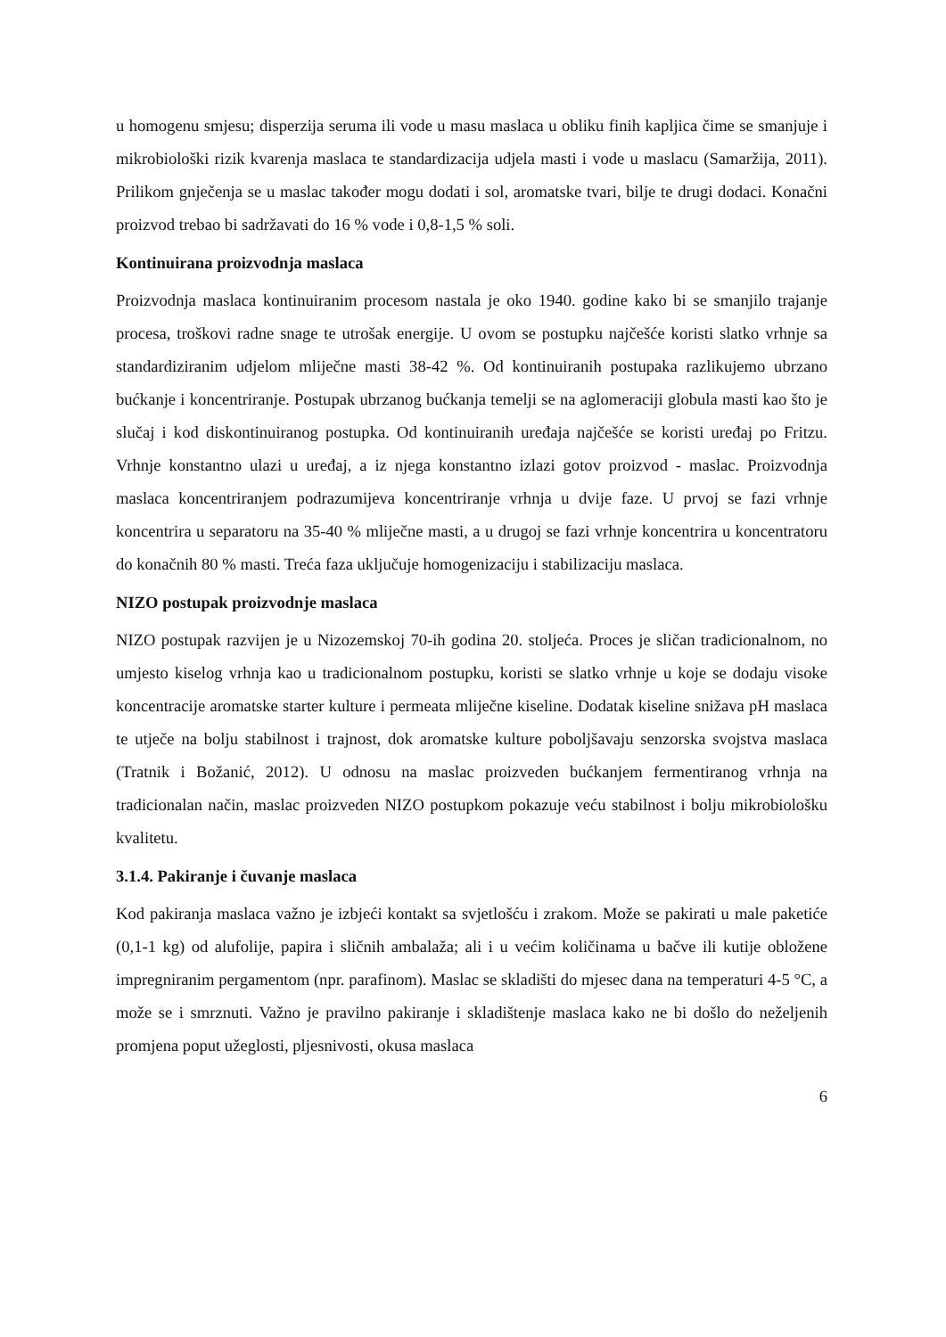u homogenu smjesu; disperzija seruma ili vode u masu maslaca u obliku finih kapljica čime se smanjuje i mikrobiološki rizik kvarenja maslaca te standardizacija udjela masti i vode u maslacu (Samaržija, 2011). Prilikom gnječenja se u maslac također mogu dodati i sol, aromatske tvari, bilje te drugi dodaci. Konačni proizvod trebao bi sadržavati do 16 % vode i 0,8-1,5 % soli.
Kontinuirana proizvodnja maslaca
Proizvodnja maslaca kontinuiranim procesom nastala je oko 1940. godine kako bi se smanjilo trajanje procesa, troškovi radne snage te utrošak energije. U ovom se postupku najčešće koristi slatko vrhnje sa standardiziranim udjelom mliječne masti 38-42 %. Od kontinuiranih postupaka razlikujemo ubrzano bućkanje i koncentriranje. Postupak ubrzanog bućkanja temelji se na aglomeraciji globula masti kao što je slučaj i kod diskontinuiranog postupka. Od kontinuiranih uređaja najčešće se koristi uređaj po Fritzu. Vrhnje konstantno ulazi u uređaj, a iz njega konstantno izlazi gotov proizvod - maslac. Proizvodnja maslaca koncentriranjem podrazumijeva koncentriranje vrhnja u dvije faze. U prvoj se fazi vrhnje koncentrira u separatoru na 35-40 % mliječne masti, a u drugoj se fazi vrhnje koncentrira u koncentratoru do konačnih 80 % masti. Treća faza uključuje homogenizaciju i stabilizaciju maslaca.
NIZO postupak proizvodnje maslaca
NIZO postupak razvijen je u Nizozemskoj 70-ih godina 20. stoljeća. Proces je sličan tradicionalnom, no umjesto kiselog vrhnja kao u tradicionalnom postupku, koristi se slatko vrhnje u koje se dodaju visoke koncentracije aromatske starter kulture i permeata mliječne kiseline. Dodatak kiseline snižava pH maslaca te utječe na bolju stabilnost i trajnost, dok aromatske kulture poboljšavaju senzorska svojstva maslaca (Tratnik i Božanić, 2012). U odnosu na maslac proizveden bućkanjem fermentiranog vrhnja na tradicionalan način, maslac proizveden NIZO postupkom pokazuje veću stabilnost i bolju mikrobiološku kvalitetu.
3.1.4. Pakiranje i čuvanje maslaca
Kod pakiranja maslaca važno je izbjeći kontakt sa svjetlošću i zrakom. Može se pakirati u male paketiće (0,1-1 kg) od alufolije, papira i sličnih ambalaža; ali i u većim količinama u bačve ili kutije obložene impregniranim pergamentom (npr. parafinom). Maslac se skladišti do mjesec dana na temperaturi 4-5 °C, a može se i smrznuti. Važno je pravilno pakiranje i skladištenje maslaca kako ne bi došlo do neželjenih promjena poput užeglosti, pljesnivosti, okusa maslaca
6